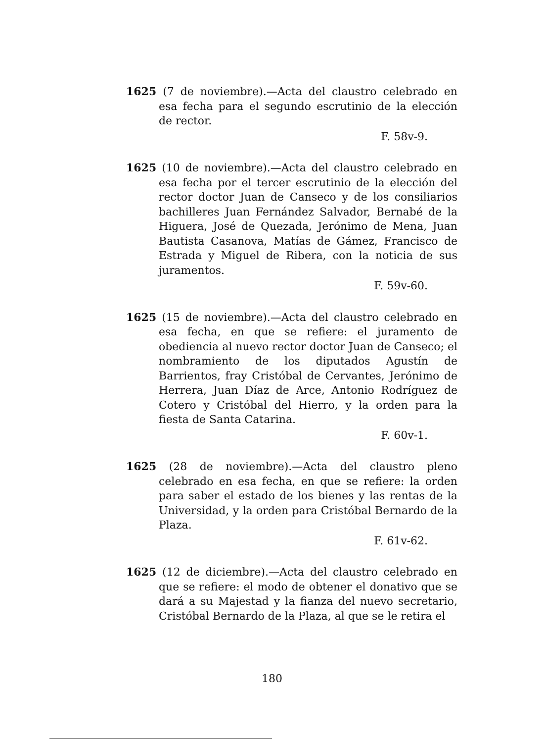1625 (7 de noviembre).—Acta del claustro celebrado en esa fecha para el segundo escrutinio de la elección de rector.
F. 58v-9.
1625 (10 de noviembre).—Acta del claustro celebrado en esa fecha por el tercer escrutinio de la elección del rector doctor Juan de Canseco y de los consiliarios bachilleres Juan Fernández Salvador, Bernabé de la Higuera, José de Quezada, Jerónimo de Mena, Juan Bautista Casanova, Matías de Gámez, Francisco de Estrada y Miguel de Ribera, con la noticia de sus juramentos.
F. 59v-60.
1625 (15 de noviembre).—Acta del claustro celebrado en esa fecha, en que se refiere: el juramento de obediencia al nuevo rector doctor Juan de Canseco; el nombramiento de los diputados Agustín de Barrientos, fray Cristóbal de Cervantes, Jerónimo de Herrera, Juan Díaz de Arce, Antonio Rodríguez de Cotero y Cristóbal del Hierro, y la orden para la fiesta de Santa Catarina.
F. 60v-1.
1625 (28 de noviembre).—Acta del claustro pleno celebrado en esa fecha, en que se refiere: la orden para saber el estado de los bienes y las rentas de la Universidad, y la orden para Cristóbal Bernardo de la Plaza.
F. 61v-62.
1625 (12 de diciembre).—Acta del claustro celebrado en que se refiere: el modo de obtener el donativo que se dará a su Majestad y la fianza del nuevo secretario, Cristóbal Bernardo de la Plaza, al que se le retira el
180